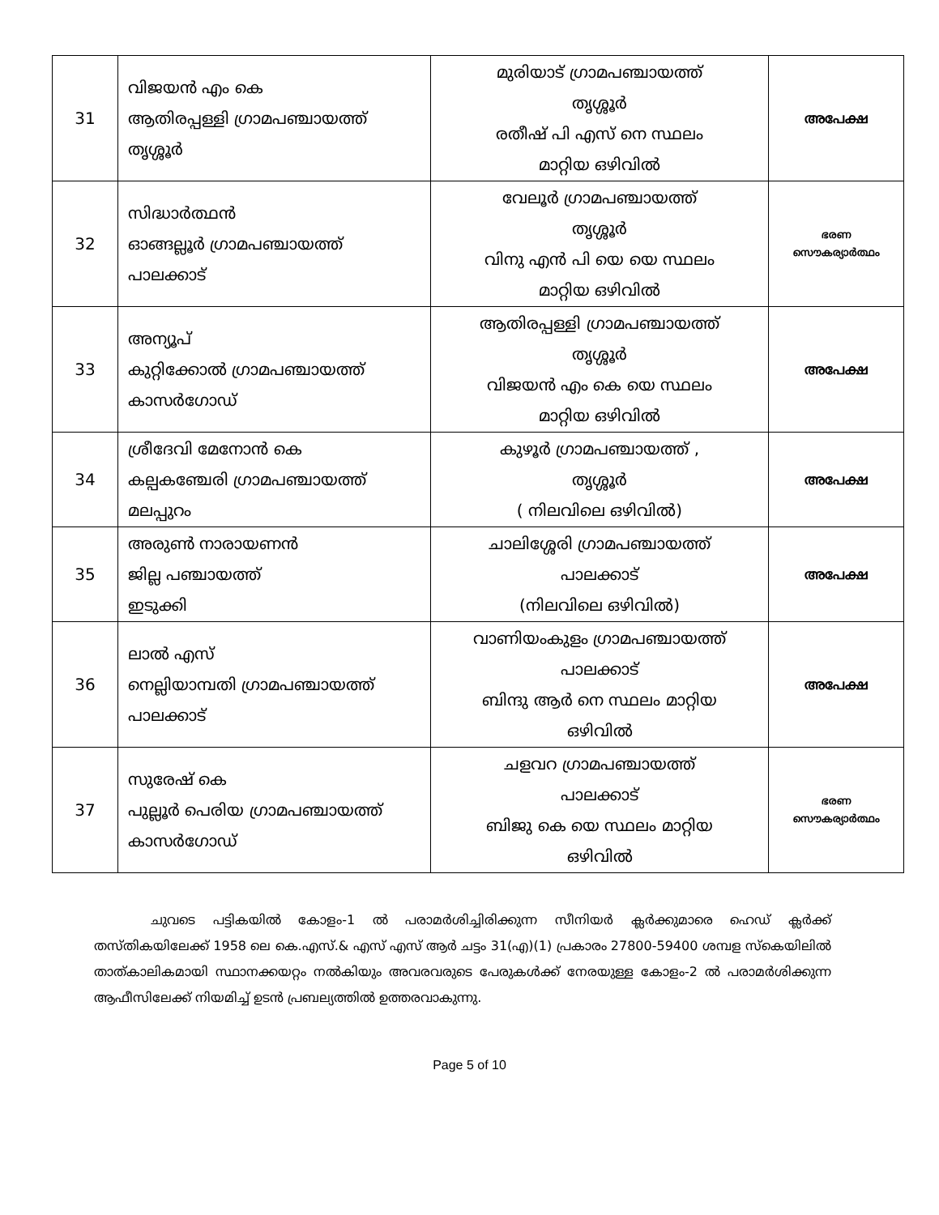| 31 | വിജയൻ എം കെ ആതിരപ്പള്ളി ഗ്രാമപഞ്ചായത്ത് തൃശ്ശൂർ | മുരിയാട് ഗ്രാമപഞ്ചായത്ത് തൃശ്ശൂർ രതീഷ് പി എസ് നെ സ്ഥലം മാറ്റിയ ഒഴിവിൽ | അപേക്ഷ |
| 32 | സിദ്ധാർത്ഥൻ ഓങ്ങല്ലൂർ ഗ്രാമപഞ്ചായത്ത് പാലക്കാട് | വേലൂർ ഗ്രാമപഞ്ചായത്ത് തൃശ്ശൂർ വിനു എൻ പി യെ യെ സ്ഥലം മാറ്റിയ ഒഴിവിൽ | ഭരണ സൌകര്യാർത്ഥം |
| 33 | അന്യൂപ് കുറ്റിക്കോൽ ഗ്രാമപഞ്ചായത്ത് കാസർഗോഡ് | ആതിരപ്പള്ളി ഗ്രാമപഞ്ചായത്ത് തൃശ്ശൂർ വിജയൻ എം കെ യെ സ്ഥലം മാറ്റിയ ഒഴിവിൽ | അപേക്ഷ |
| 34 | ശ്രീദേവി മേനോൻ കെ കല്പകഞ്ചേരി ഗ്രാമപഞ്ചായത്ത് മലപ്പുറം | കുഴൂർ ഗ്രാമപഞ്ചായത്ത് , തൃശ്ശൂർ ( നിലവിലെ ഒഴിവിൽ) | അപേക്ഷ |
| 35 | അരുൺ നാരായണൻ ജില്ല പഞ്ചായത്ത് ഇടുക്കി | ചാലിശ്ശേരി ഗ്രാമപഞ്ചായത്ത് പാലക്കാട് (നിലവിലെ ഒഴിവിൽ) | അപേക്ഷ |
| 36 | ലാൽ എസ് നെല്ലിയാമ്പതി ഗ്രാമപഞ്ചായത്ത് പാലക്കാട് | വാണിയംകുളം ഗ്രാമപഞ്ചായത്ത് പാലക്കാട് ബിന്ദു ആർ നെ സ്ഥലം മാറ്റിയ ഒഴിവിൽ | അപേക്ഷ |
| 37 | സുരേഷ് കെ പുല്ലൂർ പെരിയ ഗ്രാമപഞ്ചായത്ത് കാസർഗോഡ് | ചളവറ ഗ്രാമപഞ്ചായത്ത് പാലക്കാട് ബിജു കെ യെ സ്ഥലം മാറ്റിയ ഒഴിവിൽ | ഭരണ സൌകര്യാർത്ഥം |
ചുവടെ പട്ടികയിൽ കോളം-1 ൽ പരാമർശിച്ചിരിക്കുന്ന സീനിയർ ക്ലർക്കുമാരെ ഹെഡ് ക്ലർക്ക് തസ്തികയിലേക്ക് 1958 ലെ കെ.എസ്.& എസ് എസ് ആർ ചട്ടം 31(എ)(1) പ്രകാരം 27800-59400 ശമ്പള സ്കെയിലിൽ താത്കാലികമായി സ്ഥാനക്കയറ്റം നൽകിയും അവരവരുടെ പേരുകൾക്ക് നേരയുള്ള കോളം-2 ൽ പരാമർശിക്കുന്ന ആഫീസിലേക്ക് നിയമിച്ച് ഉടൻ പ്രബല്യത്തിൽ ഉത്തരവാകുന്നു.
Page 5 of 10